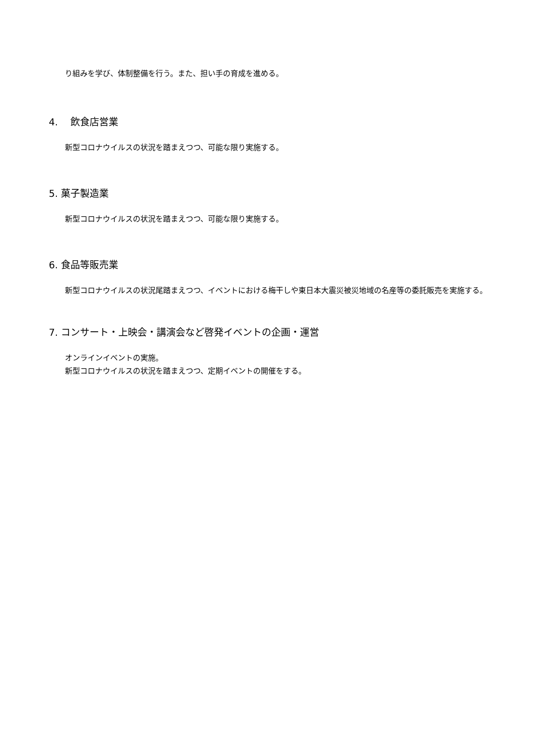り組みを学び、体制整備を行う。また、担い手の育成を進める。
4.　 飲食店営業
新型コロナウイルスの状況を踏まえつつ、可能な限り実施する。
5. 菓子製造業
新型コロナウイルスの状況を踏まえつつ、可能な限り実施する。
6. 食品等販売業
新型コロナウイルスの状況尾踏まえつつ、イベントにおける梅干しや東日本大震災被災地域の名産等の委託販売を実施する。
7. コンサート・上映会・講演会など啓発イベントの企画・運営
オンラインイベントの実施。
新型コロナウイルスの状況を踏まえつつ、定期イベントの開催をする。